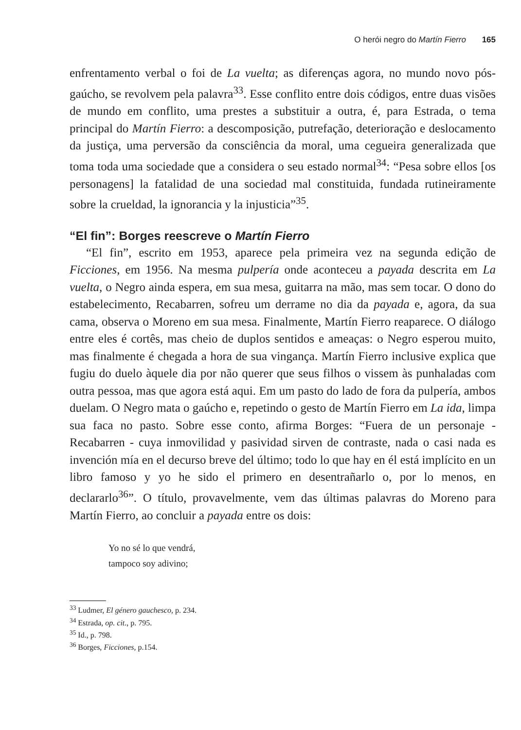O herói negro do Martín Fierro 165
enfrentamento verbal o foi de La vuelta; as diferenças agora, no mundo novo pós-gaúcho, se revolvem pela palavra<sup>33</sup>. Esse conflito entre dois códigos, entre duas visões de mundo em conflito, uma prestes a substituir a outra, é, para Estrada, o tema principal do Martín Fierro: a descomposição, putrefação, deterioração e deslocamento da justiça, uma perversão da consciência da moral, uma cegueira generalizada que toma toda uma sociedade que a considera o seu estado normal<sup>34</sup>: “Pesa sobre ellos [os personagens] la fatalidad de una sociedad mal constituida, fundada rutineiramente sobre la crueldad, la ignorancia y la injusticia”<sup>35</sup>.
“El fin”: Borges reescreve o Martín Fierro
“El fin”, escrito em 1953, aparece pela primeira vez na segunda edição de Ficciones, em 1956. Na mesma pulpería onde aconteceu a payada descrita em La vuelta, o Negro ainda espera, em sua mesa, guitarra na mão, mas sem tocar. O dono do estabelecimento, Recabarren, sofreu um derrame no dia da payada e, agora, da sua cama, observa o Moreno em sua mesa. Finalmente, Martín Fierro reaparece. O diálogo entre eles é cortês, mas cheio de duplos sentidos e ameaças: o Negro esperou muito, mas finalmente é chegada a hora de sua vingança. Martín Fierro inclusive explica que fugiu do duelo àquele dia por não querer que seus filhos o vissem às punhaladas com outra pessoa, mas que agora está aqui. Em um pasto do lado de fora da pulpería, ambos duelam. O Negro mata o gaúcho e, repetindo o gesto de Martín Fierro em La ida, limpa sua faca no pasto. Sobre esse conto, afirma Borges: “Fuera de un personaje - Recabarren - cuya inmovilidad y pasividad sirven de contraste, nada o casi nada es invención mía en el decurso breve del último; todo lo que hay en él está implícito en un libro famoso y yo he sido el primero en desentrañarlo o, por lo menos, en declararlo<sup>36</sup>”. O título, provavelmente, vem das últimas palavras do Moreno para Martín Fierro, ao concluir a payada entre os dois:
Yo no sé lo que vendrá,
tampoco soy adivino;
<sup>33</sup> Ludmer, El género gauchesco, p. 234.
<sup>34</sup> Estrada, op. cit., p. 795.
<sup>35</sup> Id., p. 798.
<sup>36</sup> Borges, Ficciones, p.154.